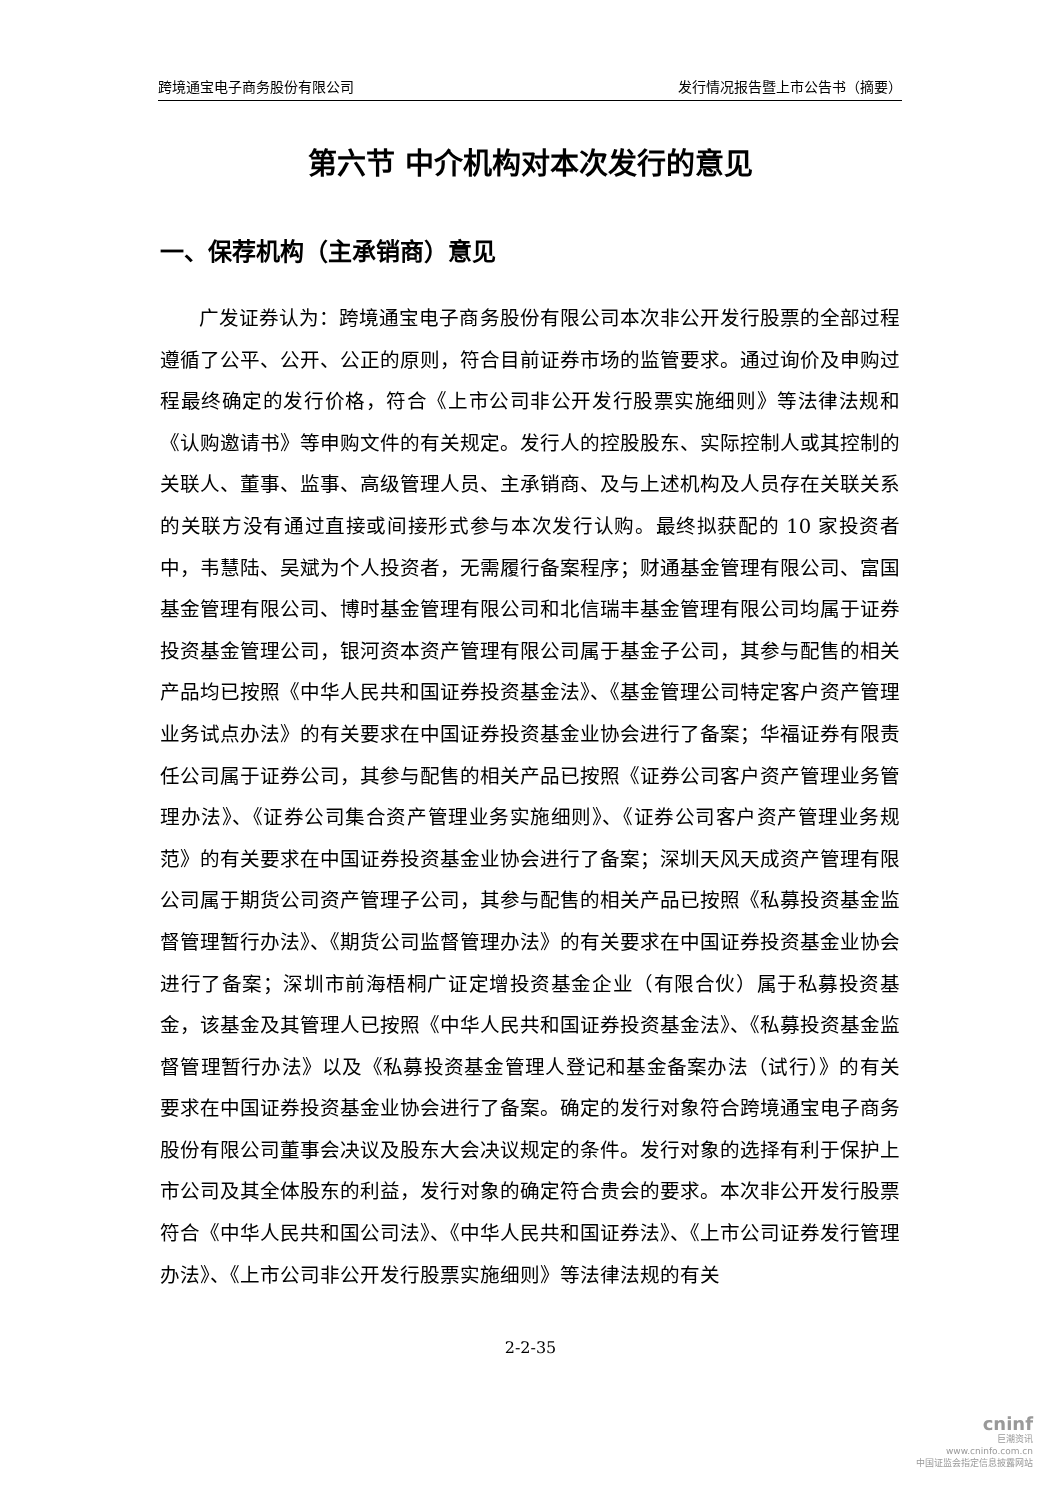跨境通宝电子商务股份有限公司 发行情况报告暨上市公告书（摘要）
第六节 中介机构对本次发行的意见
一、保荐机构（主承销商）意见
广发证券认为：跨境通宝电子商务股份有限公司本次非公开发行股票的全部过程遵循了公平、公开、公正的原则，符合目前证券市场的监管要求。通过询价及申购过程最终确定的发行价格，符合《上市公司非公开发行股票实施细则》等法律法规和《认购邀请书》等申购文件的有关规定。发行人的控股股东、实际控制人或其控制的关联人、董事、监事、高级管理人员、主承销商、及与上述机构及人员存在关联关系的关联方没有通过直接或间接形式参与本次发行认购。最终拟获配的 10 家投资者中，韦慧陆、吴斌为个人投资者，无需履行备案程序；财通基金管理有限公司、富国基金管理有限公司、博时基金管理有限公司和北信瑞丰基金管理有限公司均属于证券投资基金管理公司，银河资本资产管理有限公司属于基金子公司，其参与配售的相关产品均已按照《中华人民共和国证券投资基金法》、《基金管理公司特定客户资产管理业务试点办法》的有关要求在中国证券投资基金业协会进行了备案；华福证券有限责任公司属于证券公司，其参与配售的相关产品已按照《证券公司客户资产管理业务管理办法》、《证券公司集合资产管理业务实施细则》、《证券公司客户资产管理业务规范》的有关要求在中国证券投资基金业协会进行了备案；深圳天风天成资产管理有限公司属于期货公司资产管理子公司，其参与配售的相关产品已按照《私募投资基金监督管理暂行办法》、《期货公司监督管理办法》的有关要求在中国证券投资基金业协会进行了备案；深圳市前海梧桐广证定增投资基金企业（有限合伙）属于私募投资基金，该基金及其管理人已按照《中华人民共和国证券投资基金法》、《私募投资基金监督管理暂行办法》以及《私募投资基金管理人登记和基金备案办法（试行）》的有关要求在中国证券投资基金业协会进行了备案。确定的发行对象符合跨境通宝电子商务股份有限公司董事会决议及股东大会决议规定的条件。发行对象的选择有利于保护上市公司及其全体股东的利益，发行对象的确定符合贵会的要求。本次非公开发行股票符合《中华人民共和国公司法》、《中华人民共和国证券法》、《上市公司证券发行管理办法》、《上市公司非公开发行股票实施细则》等法律法规的有关
2-2-35
cninf
巨潮资讯
www.cninfo.com.cn
中国证监会指定信息披露网站